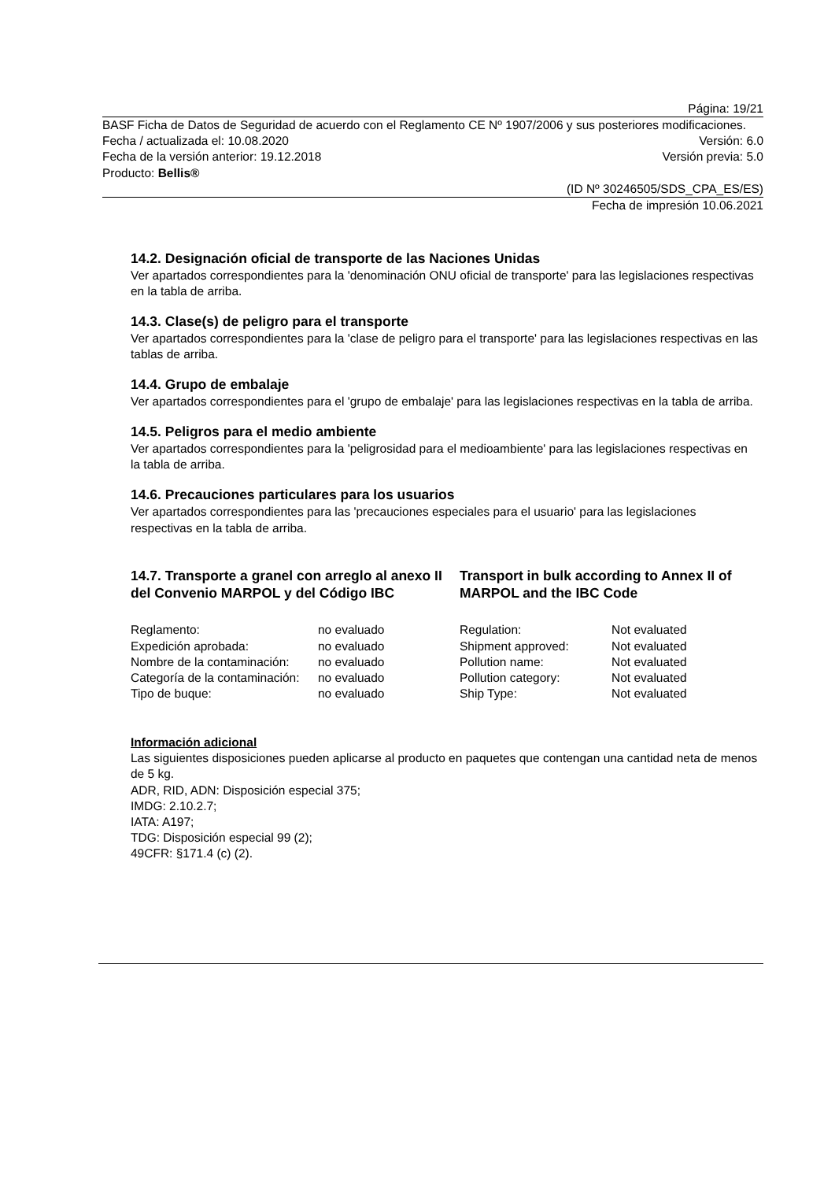Página: 19/21
BASF Ficha de Datos de Seguridad de acuerdo con el Reglamento CE Nº 1907/2006 y sus posteriores modificaciones.
Fecha / actualizada el: 10.08.2020 Versión: 6.0
Fecha de la versión anterior: 19.12.2018 Versión previa: 5.0
Producto: Bellis®
(ID Nº 30246505/SDS_CPA_ES/ES)
Fecha de impresión 10.06.2021
14.2. Designación oficial de transporte de las Naciones Unidas
Ver apartados correspondientes para la 'denominación ONU oficial de transporte' para las legislaciones respectivas en la tabla de arriba.
14.3. Clase(s) de peligro para el transporte
Ver apartados correspondientes para la 'clase de peligro para el transporte' para las legislaciones respectivas en las tablas de arriba.
14.4. Grupo de embalaje
Ver apartados correspondientes para el 'grupo de embalaje' para las legislaciones respectivas en la tabla de arriba.
14.5. Peligros para el medio ambiente
Ver apartados correspondientes para la 'peligrosidad para el medioambiente' para las legislaciones respectivas en la tabla de arriba.
14.6. Precauciones particulares para los usuarios
Ver apartados correspondientes para las 'precauciones especiales para el usuario' para las legislaciones respectivas en la tabla de arriba.
14.7. Transporte a granel con arreglo al anexo II del Convenio MARPOL y del Código IBC
Transport in bulk according to Annex II of MARPOL and the IBC Code
| Reglamento: | no evaluado | Regulation: | Not evaluated |
| Expedición aprobada: | no evaluado | Shipment approved: | Not evaluated |
| Nombre de la contaminación: | no evaluado | Pollution name: | Not evaluated |
| Categoría de la contaminación: | no evaluado | Pollution category: | Not evaluated |
| Tipo de buque: | no evaluado | Ship Type: | Not evaluated |
Información adicional
Las siguientes disposiciones pueden aplicarse al producto en paquetes que contengan una cantidad neta de menos de 5 kg.
ADR, RID, ADN: Disposición especial 375;
IMDG: 2.10.2.7;
IATA: A197;
TDG: Disposición especial 99 (2);
49CFR: §171.4 (c) (2).